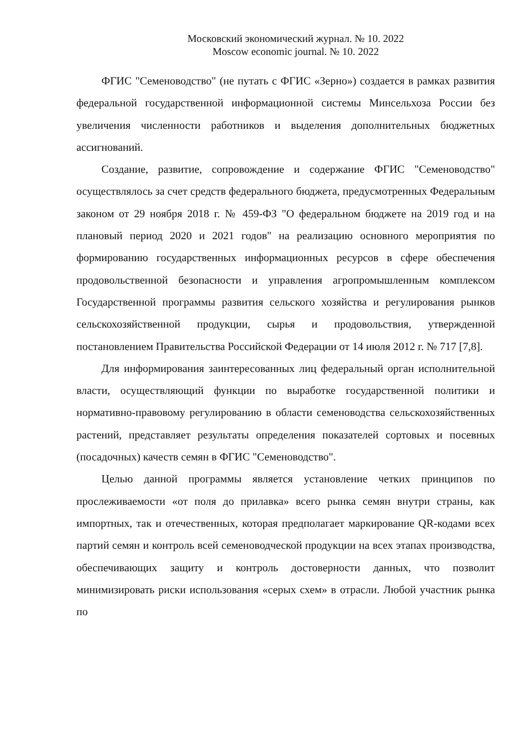Московский экономический журнал. № 10. 2022
Moscow economic journal. № 10. 2022
ФГИС "Семеноводство" (не путать с ФГИС «Зерно») создается в рамках развития федеральной государственной информационной системы Минсельхоза России без увеличения численности работников и выделения дополнительных бюджетных ассигнований.
Создание, развитие, сопровождение и содержание ФГИС "Семеноводство" осуществлялось за счет средств федерального бюджета, предусмотренных Федеральным законом от 29 ноября 2018 г. № 459-ФЗ "О федеральном бюджете на 2019 год и на плановый период 2020 и 2021 годов" на реализацию основного мероприятия по формированию государственных информационных ресурсов в сфере обеспечения продовольственной безопасности и управления агропромышленным комплексом Государственной программы развития сельского хозяйства и регулирования рынков сельскохозяйственной продукции, сырья и продовольствия, утвержденной постановлением Правительства Российской Федерации от 14 июля 2012 г. № 717 [7,8].
Для информирования заинтересованных лиц федеральный орган исполнительной власти, осуществляющий функции по выработке государственной политики и нормативно-правовому регулированию в области семеноводства сельскохозяйственных растений, представляет результаты определения показателей сортовых и посевных (посадочных) качеств семян в ФГИС "Семеноводство".
Целью данной программы является установление четких принципов по прослеживаемости «от поля до прилавка» всего рынка семян внутри страны, как импортных, так и отечественных, которая предполагает маркирование QR-кодами всех партий семян и контроль всей семеноводческой продукции на всех этапах производства, обеспечивающих защиту и контроль достоверности данных, что позволит минимизировать риски использования «серых схем» в отрасли. Любой участник рынка по